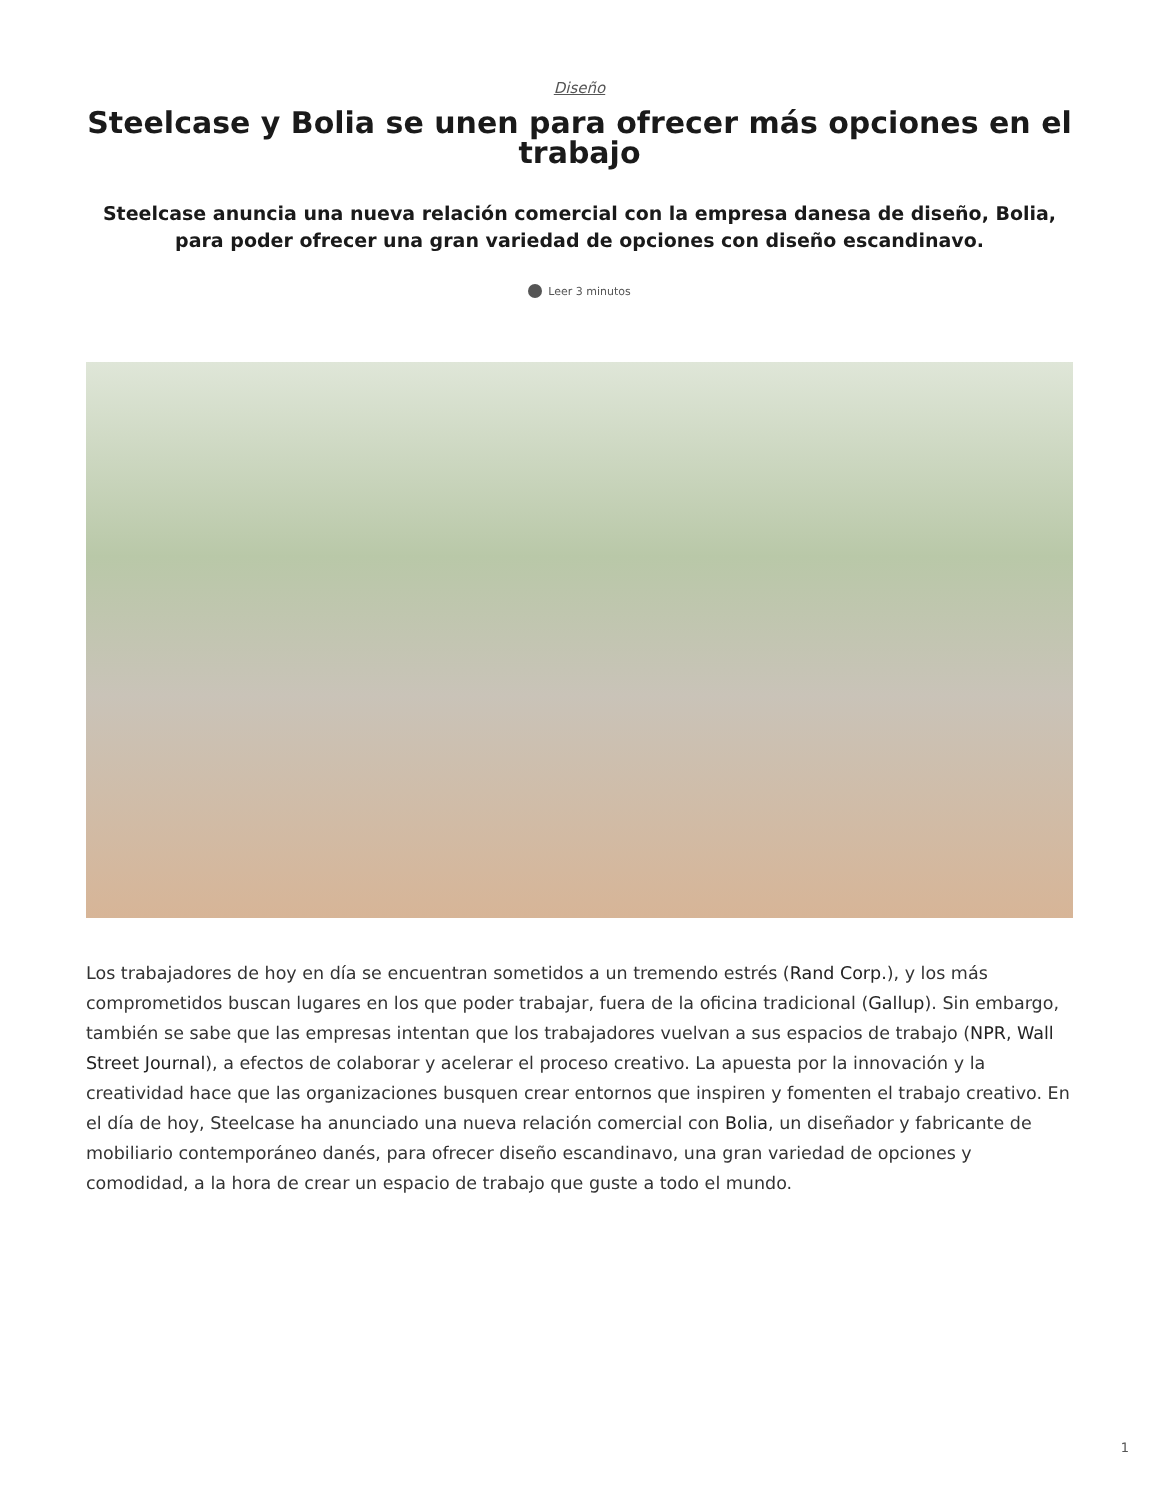Diseño
Steelcase y Bolia se unen para ofrecer más opciones en el trabajo
Steelcase anuncia una nueva relación comercial con la empresa danesa de diseño, Bolia, para poder ofrecer una gran variedad de opciones con diseño escandinavo.
Leer 3 minutos
Los trabajadores de hoy en día se encuentran sometidos a un tremendo estrés (Rand Corp.), y los más comprometidos buscan lugares en los que poder trabajar, fuera de la oficina tradicional (Gallup). Sin embargo, también se sabe que las empresas intentan que los trabajadores vuelvan a sus espacios de trabajo (NPR, Wall Street Journal), a efectos de colaborar y acelerar el proceso creativo. La apuesta por la innovación y la creatividad hace que las organizaciones busquen crear entornos que inspiren y fomenten el trabajo creativo. En el día de hoy, Steelcase ha anunciado una nueva relación comercial con Bolia, un diseñador y fabricante de mobiliario contemporáneo danés, para ofrecer diseño escandinavo, una gran variedad de opciones y comodidad, a la hora de crear un espacio de trabajo que guste a todo el mundo.
1